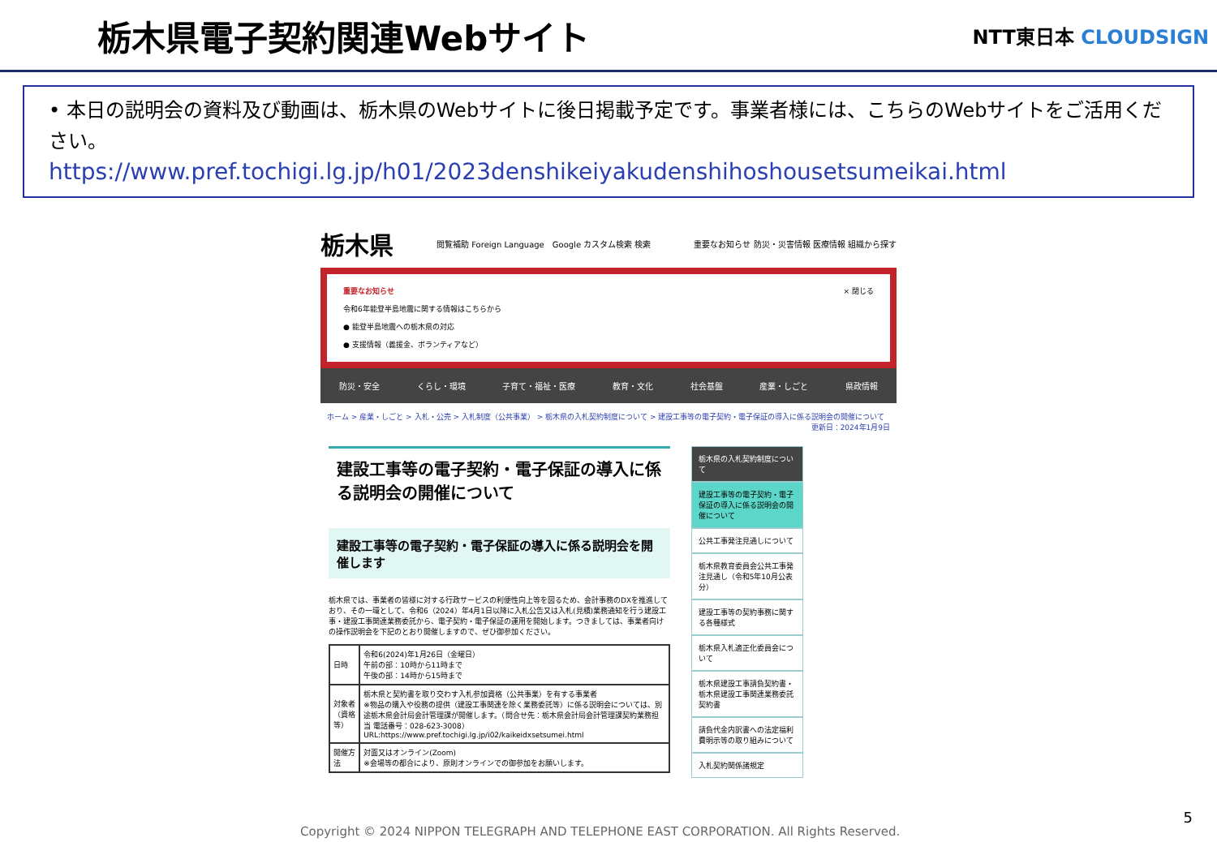栃木県電子契約関連Webサイト
NTT東日本 CLOUDSIGN
• 本日の説明会の資料及び動画は、栃木県のWebサイトに後日掲載予定です。事業者様には、こちらのWebサイトをご活用ください。
https://www.pref.tochigi.lg.jp/h01/2023denshikeiyakudenshihoshousetsumeikai.html
栃木県 閲覧補助 Foreign Language　Google カスタム検索 検索 重要なお知らせ 防災・災害情報 医療情報 組織から探す
重要なお知らせ × 閉じる
令和6年能登半島地震に関する情報はこちらから
● 能登半島地震への栃木県の対応
● 支援情報（義援金、ボランティアなど）
防災・安全 くらし・環境 子育て・福祉・医療 教育・文化 社会基盤 産業・しごと 県政情報
ホーム > 産業・しごと > 入札・公売 > 入札制度（公共事業） > 栃木県の入札契約制度について > 建設工事等の電子契約・電子保証の導入に係る説明会の開催について
更新日：2024年1月9日
建設工事等の電子契約・電子保証の導入に係る説明会の開催について
建設工事等の電子契約・電子保証の導入に係る説明会を開催します
栃木県では、事業者の皆様に対する行政サービスの利便性向上等を図るため、会計事務のDXを推進しており、その一環として、令和6（2024）年4月1日以降に入札公告又は入札(見積)業務通知を行う建設工事・建設工事関連業務委託から、電子契約・電子保証の運用を開始します。つきましては、事業者向けの操作説明会を下記のとおり開催しますので、ぜひ御参加ください。
| 日時 | 令和6(2024)年1月26日（金曜日） 午前の部：10時から11時まで 午後の部：14時から15時まで |
| 対象者（資格等） | 栃木県と契約書を取り交わす入札参加資格（公共事業）を有する事業者 ※物品の購入や役務の提供（建設工事関連を除く業務委託等）に係る説明会については、別途栃木県会計局会計管理課が開催します。（問合せ先：栃木県会計局会計管理課契約業務担当 電話番号：028-623-3008） URL:https://www.pref.tochigi.lg.jp/i02/kaikeidxsetsumei.html |
| 開催方法 | 対面又はオンライン(Zoom) ※会場等の都合により、原則オンラインでの御参加をお願いします。 |
栃木県の入札契約制度について
建設工事等の電子契約・電子保証の導入に係る説明会の開催について
公共工事発注見通しについて
栃木県教育委員会公共工事発注見通し（令和5年10月公表分）
建設工事等の契約事務に関する各種様式
栃木県入札適正化委員会について
栃木県建設工事請負契約書・栃木県建設工事関連業務委託契約書
請負代金内訳書への法定福利費明示等の取り組みについて
入札契約関係諸規定
Copyright © 2024 NIPPON TELEGRAPH AND TELEPHONE EAST CORPORATION. All Rights Reserved.
5